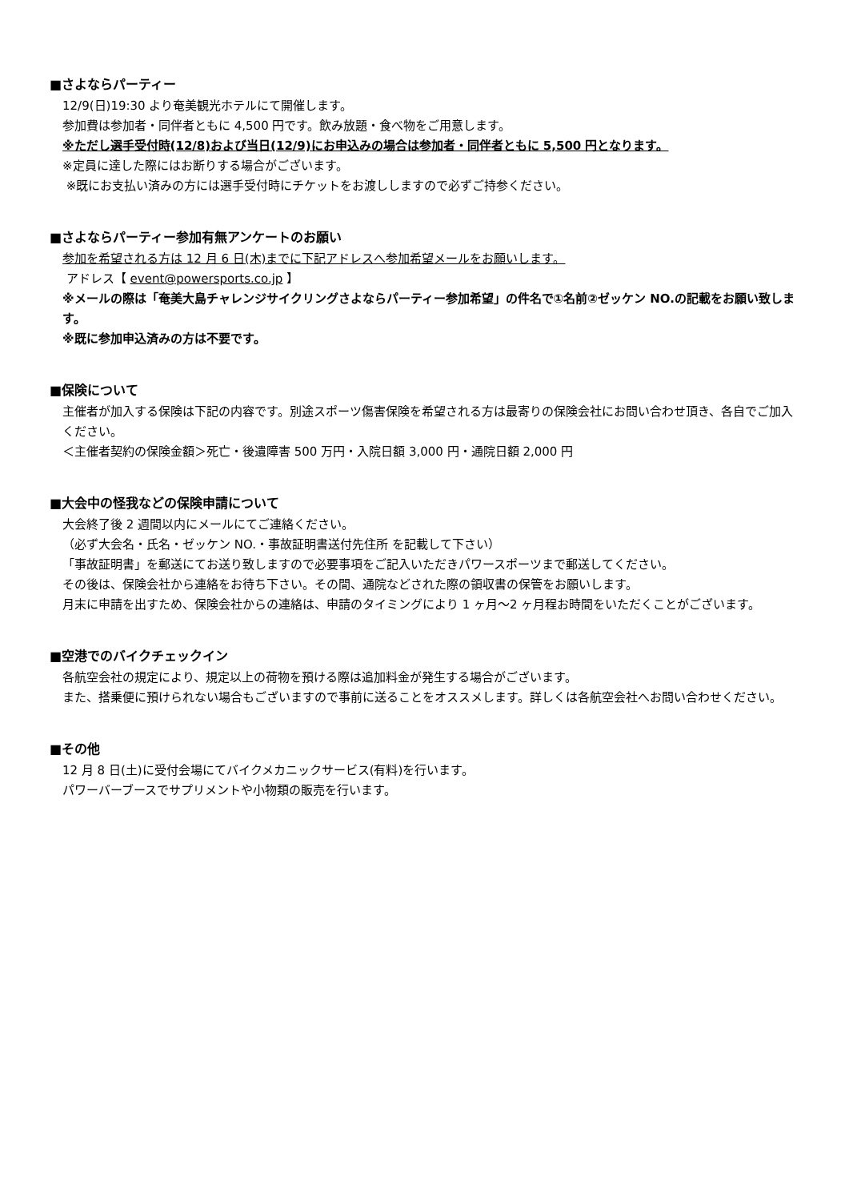■さよならパーティー
12/9(日)19:30 より奄美観光ホテルにて開催します。
参加費は参加者・同伴者ともに 4,500 円です。飲み放題・食べ物をご用意します。
※ただし選手受付時(12/8)および当日(12/9)にお申込みの場合は参加者・同伴者ともに 5,500 円となります。
※定員に達した際にはお断りする場合がございます。
※既にお支払い済みの方には選手受付時にチケットをお渡ししますので必ずご持参ください。
■さよならパーティー参加有無アンケートのお願い
参加を希望される方は 12 月 6 日(木)までに下記アドレスへ参加希望メールをお願いします。
アドレス【 event@powersports.co.jp 】
※メールの際は「奄美大島チャレンジサイクリングさよならパーティー参加希望」の件名で①名前②ゼッケン NO.の記載をお願い致します。
※既に参加申込済みの方は不要です。
■保険について
主催者が加入する保険は下記の内容です。別途スポーツ傷害保険を希望される方は最寄りの保険会社にお問い合わせ頂き、各自でご加入ください。
＜主催者契約の保険金額＞死亡・後遺障害 500 万円・入院日額 3,000 円・通院日額 2,000 円
■大会中の怪我などの保険申請について
大会終了後 2 週間以内にメールにてご連絡ください。
（必ず大会名・氏名・ゼッケン NO.・事故証明書送付先住所 を記載して下さい）
「事故証明書」を郵送にてお送り致しますので必要事項をご記入いただきパワースポーツまで郵送してください。
その後は、保険会社から連絡をお待ち下さい。その間、通院などされた際の領収書の保管をお願いします。
月末に申請を出すため、保険会社からの連絡は、申請のタイミングにより 1 ヶ月～2 ヶ月程お時間をいただくことがございます。
■空港でのバイクチェックイン
各航空会社の規定により、規定以上の荷物を預ける際は追加料金が発生する場合がございます。
また、搭乗便に預けられない場合もございますので事前に送ることをオススメします。詳しくは各航空会社へお問い合わせください。
■その他
12 月 8 日(土)に受付会場にてバイクメカニックサービス(有料)を行います。
パワーバーブースでサプリメントや小物類の販売を行います。